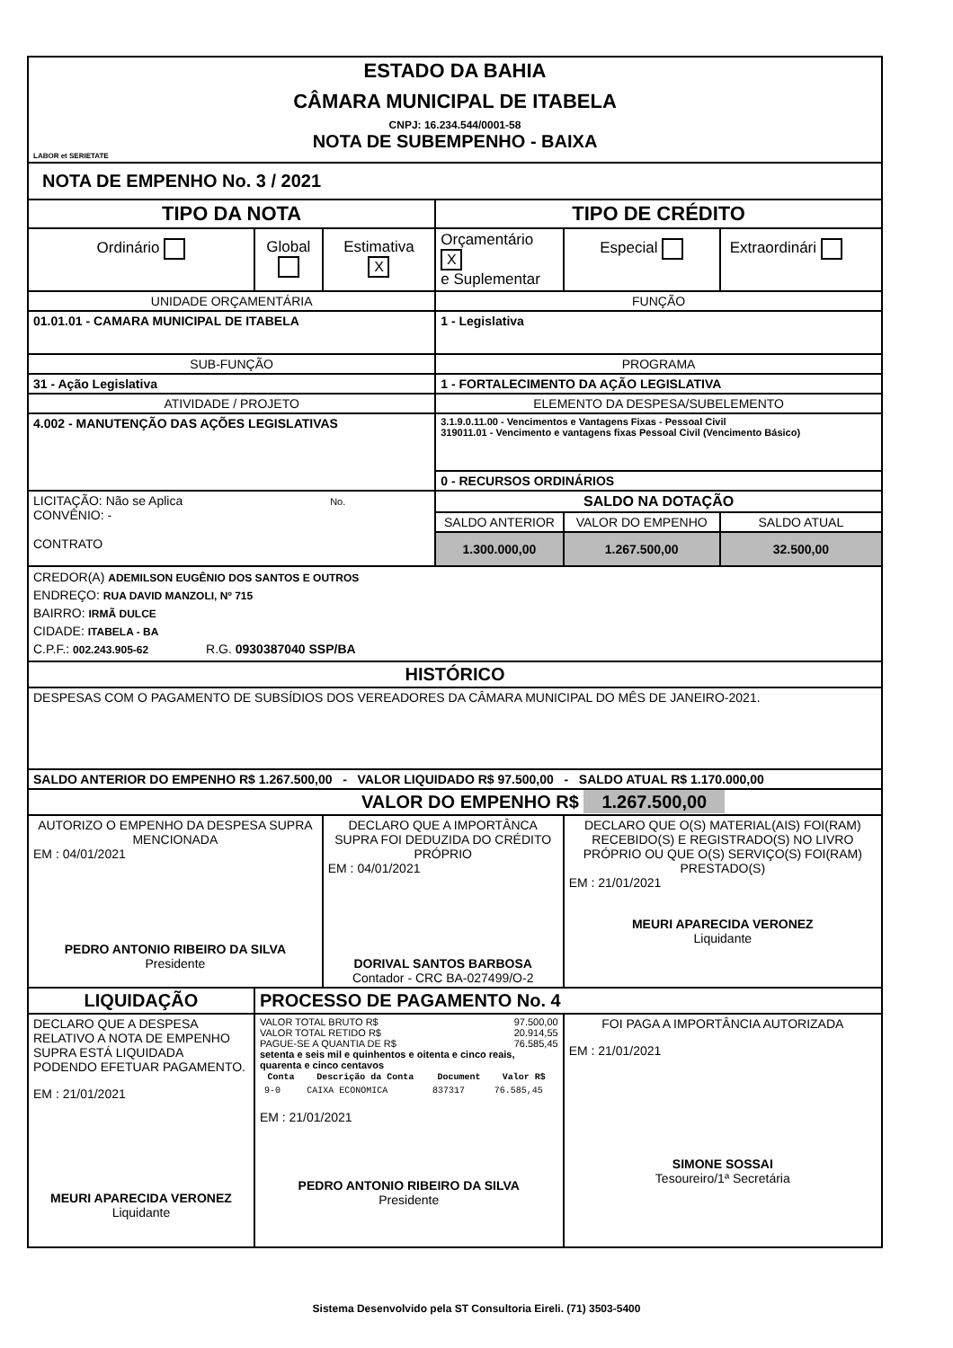| ESTADO DA BAHIA CÂMARA MUNICIPAL DE ITABELA CNPJ: 16.234.544/0001-58 NOTA DE SUBEMPENHO - BAIXA LABOR et SERIETATE | | | | | |
| NOTA DE EMPENHO No. 3 / 2021 | | | | | |
| TIPO DA NOTA | | | TIPO DE CRÉDITO | | |
| Ordinário | Global | Estimativa X | Orçamentário X e Suplementar | Especial | Extraordinári |
| UNIDADE ORÇAMENTÁRIA | | | FUNÇÃO | | |
| 01.01.01 - CAMARA MUNICIPAL DE ITABELA | | | 1 - Legislativa | | |
| SUB-FUNÇÃO | | | PROGRAMA | | |
| 31 - Ação Legislativa | | | 1 - FORTALECIMENTO DA AÇÃO LEGISLATIVA | | |
| ATIVIDADE / PROJETO | | | ELEMENTO DA DESPESA/SUBELEMENTO | | |
| 4.002 - MANUTENÇÃO DAS AÇÕES LEGISLATIVAS | | | 3.1.9.0.11.00 - Vencimentos e Vantagens Fixas - Pessoal Civil 319011.01 - Vencimento e vantagens fixas Pessoal Civil (Vencimento Básico) | | |
| | | | 0 - RECURSOS ORDINÁRIOS | | |
| LICITAÇÃO: Não se Aplica No. CONVÊNIO: - CONTRATO | | | SALDO NA DOTAÇÃO | | |
| | | | SALDO ANTERIOR | VALOR DO EMPENHO | SALDO ATUAL |
| | | | 1.300.000,00 | 1.267.500,00 | 32.500,00 |
| CREDOR(A) ADEMILSON EUGÊNIO DOS SANTOS E OUTROS ENDREÇO: RUA DAVID MANZOLI, Nº 715 BAIRRO: IRMÃ DULCE CIDADE: ITABELA - BA C.P.F.: 002.243.905-62 R.G. 0930387040 SSP/BA | | | | | |
| HISTÓRICO | | | | | |
| DESPESAS COM O PAGAMENTO DE SUBSÍDIOS DOS VEREADORES DA CÂMARA MUNICIPAL DO MÊS DE JANEIRO-2021. | | | | | |
| SALDO ANTERIOR DO EMPENHO R$ 1.267.500,00 - VALOR LIQUIDADO R$ 97.500,00 - SALDO ATUAL R$ 1.170.000,00 | | | | | |
| VALOR DO EMPENHO R$ 1.267.500,00 | | | | | |
| AUTORIZO O EMPENHO DA DESPESA SUPRA MENCIONADA EM : 04/01/2021 PEDRO ANTONIO RIBEIRO DA SILVA Presidente | | DECLARO QUE A IMPORTÂNCA SUPRA FOI DEDUZIDA DO CRÉDITO PRÓPRIO EM : 04/01/2021 DORIVAL SANTOS BARBOSA Contador - CRC BA-027499/O-2 | | DECLARO QUE O(S) MATERIAL(AIS) FOI(RAM) RECEBIDO(S) E REGISTRADO(S) NO LIVRO PRÓPRIO OU QUE O(S) SERVIÇO(S) FOI(RAM) PRESTADO(S) EM : 21/01/2021 MEURI APARECIDA VERONEZ Liquidante | |
| LIQUIDAÇÃO | PROCESSO DE PAGAMENTO No. 4 | | | | |
| DECLARO QUE A DESPESA RELATIVO A NOTA DE EMPENHO SUPRA ESTÁ LIQUIDADA PODENDO EFETUAR PAGAMENTO. EM : 21/01/2021 MEURI APARECIDA VERONEZ Liquidante | VALOR TOTAL BRUTO R$ 97.500,00 VALOR TOTAL RETIDO R$ 20.914,55 PAGUE-SE A QUANTIA DE R$ 76.585,45 setenta e seis mil e quinhentos e oitenta e cinco reais, quarenta e cinco centavos / Conta / Descrição da Conta / Document / Valor R$ / / --- / --- / --- / --- / / 9-0 / CAIXA ECONOMICA / 837317 / 76.585,45 / EM : 21/01/2021 PEDRO ANTONIO RIBEIRO DA SILVA Presidente | | | FOI PAGA A IMPORTÂNCIA AUTORIZADA EM : 21/01/2021 SIMONE SOSSAI Tesoureiro/1ª Secretária | |
Sistema Desenvolvido pela ST Consultoria Eireli. (71) 3503-5400